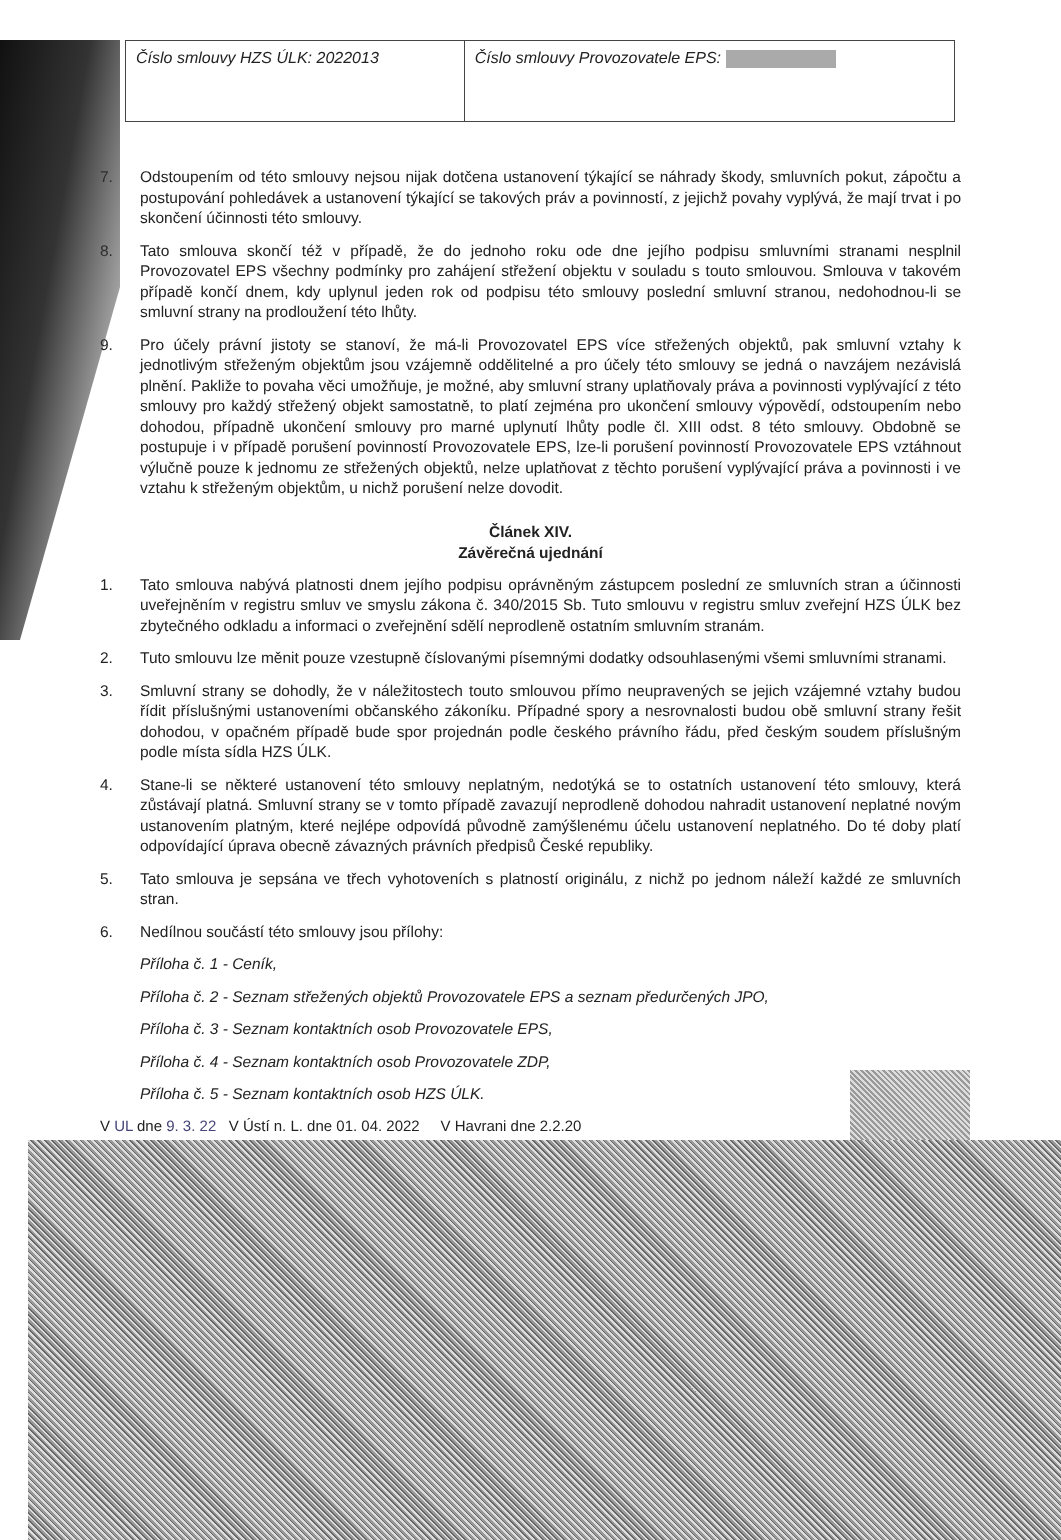| Číslo smlouvy HZS ÚLK: 2022013 | Číslo smlouvy Provozovatele EPS: |
7. Odstoupením od této smlouvy nejsou nijak dotčena ustanovení týkající se náhrady škody, smluvních pokut, zápočtu a postupování pohledávek a ustanovení týkající se takových práv a povinností, z jejichž povahy vyplývá, že mají trvat i po skončení účinnosti této smlouvy.
8. Tato smlouva skončí též v případě, že do jednoho roku ode dne jejího podpisu smluvními stranami nesplnil Provozovatel EPS všechny podmínky pro zahájení střežení objektu v souladu s touto smlouvou. Smlouva v takovém případě končí dnem, kdy uplynul jeden rok od podpisu této smlouvy poslední smluvní stranou, nedohodnou-li se smluvní strany na prodloužení této lhůty.
9. Pro účely právní jistoty se stanoví, že má-li Provozovatel EPS více střežených objektů, pak smluvní vztahy k jednotlivým střeženým objektům jsou vzájemně oddělitelné a pro účely této smlouvy se jedná o navzájem nezávislá plnění. Pakliže to povaha věci umožňuje, je možné, aby smluvní strany uplatňovaly práva a povinnosti vyplývající z této smlouvy pro každý střežený objekt samostatně, to platí zejména pro ukončení smlouvy výpovědí, odstoupením nebo dohodou, případně ukončení smlouvy pro marné uplynutí lhůty podle čl. XIII odst. 8 této smlouvy. Obdobně se postupuje i v případě porušení povinností Provozovatele EPS, lze-li porušení povinností Provozovatele EPS vztáhnout výlučně pouze k jednomu ze střežených objektů, nelze uplatňovat z těchto porušení vyplývající práva a povinnosti i ve vztahu k střeženým objektům, u nichž porušení nelze dovodit.
Článek XIV.
Závěrečná ujednání
1. Tato smlouva nabývá platnosti dnem jejího podpisu oprávněným zástupcem poslední ze smluvních stran a účinnosti uveřejněním v registru smluv ve smyslu zákona č. 340/2015 Sb. Tuto smlouvu v registru smluv zveřejní HZS ÚLK bez zbytečného odkladu a informaci o zveřejnění sdělí neprodleně ostatním smluvním stranám.
2. Tuto smlouvu lze měnit pouze vzestupně číslovanými písemnými dodatky odsouhlasenými všemi smluvními stranami.
3. Smluvní strany se dohodly, že v náležitostech touto smlouvou přímo neupravených se jejich vzájemné vztahy budou řídit příslušnými ustanoveními občanského zákoníku. Případné spory a nesrovnalosti budou obě smluvní strany řešit dohodou, v opačném případě bude spor projednán podle českého právního řádu, před českým soudem příslušným podle místa sídla HZS ÚLK.
4. Stane-li se některé ustanovení této smlouvy neplatným, nedotýká se to ostatních ustanovení této smlouvy, která zůstávají platná. Smluvní strany se v tomto případě zavazují neprodleně dohodou nahradit ustanovení neplatné novým ustanovením platným, které nejlépe odpovídá původně zamýšlenému účelu ustanovení neplatného. Do té doby platí odpovídající úprava obecně závazných právních předpisů České republiky.
5. Tato smlouva je sepsána ve třech vyhotoveních s platností originálu, z nichž po jednom náleží každé ze smluvních stran.
6. Nedílnou součástí této smlouvy jsou přílohy:
Příloha č. 1 - Ceník,
Příloha č. 2 - Seznam střežených objektů Provozovatele EPS a seznam předurčených JPO,
Příloha č. 3 - Seznam kontaktních osob Provozovatele EPS,
Příloha č. 4 - Seznam kontaktních osob Provozovatele ZDP,
Příloha č. 5 - Seznam kontaktních osob HZS ÚLK.
V UL dne 9. 3. 22 V Ústí n. L. dne 01. 04. 2022 V Havrani dne 2.2.20